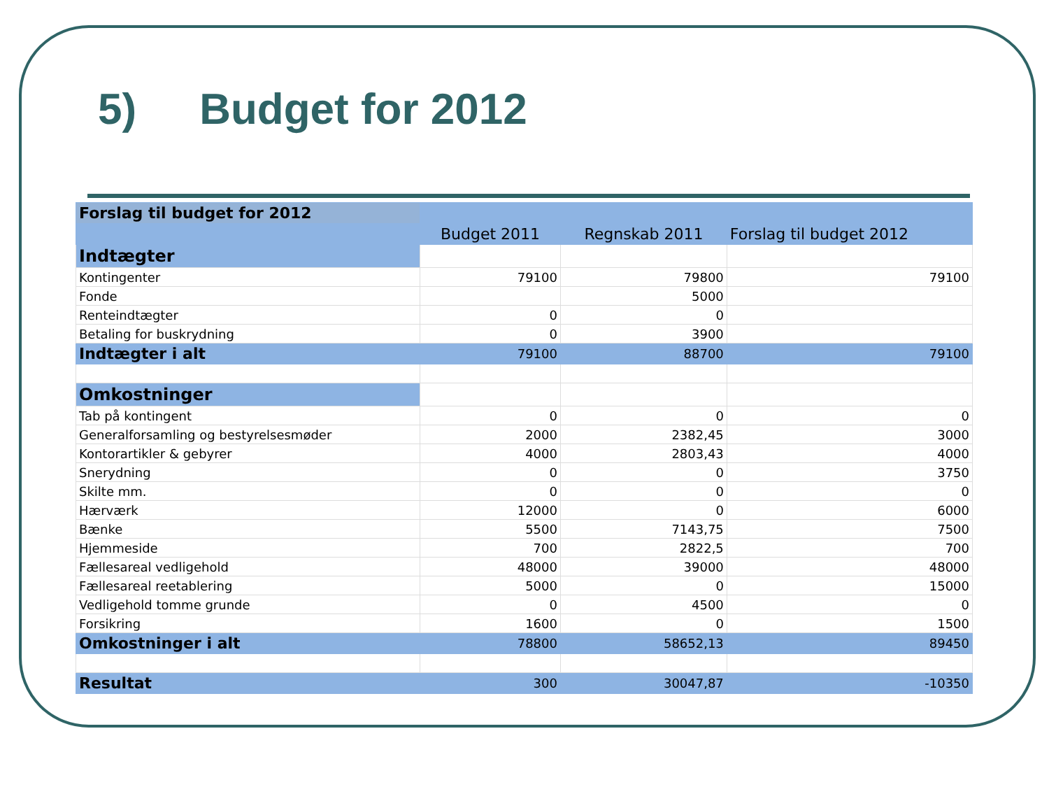5) Budget for 2012
| Forslag til budget for 2012 | | | |
| | Budget 2011 | Regnskab 2011 | Forslag til budget 2012 |
| Indtægter | | | |
| Kontingenter | 79100 | 79800 | 79100 |
| Fonde | | 5000 | |
| Renteindtægter | 0 | 0 | |
| Betaling for buskrydning | 0 | 3900 | |
| Indtægter i alt | 79100 | 88700 | 79100 |
| Omkostninger | | | |
| Tab på kontingent | 0 | 0 | 0 |
| Generalforsamling og bestyrelsesmøder | 2000 | 2382,45 | 3000 |
| Kontorartikler & gebyrer | 4000 | 2803,43 | 4000 |
| Snerydning | 0 | 0 | 3750 |
| Skilte mm. | 0 | 0 | 0 |
| Hærværk | 12000 | 0 | 6000 |
| Bænke | 5500 | 7143,75 | 7500 |
| Hjemmeside | 700 | 2822,5 | 700 |
| Fællesareal vedligehold | 48000 | 39000 | 48000 |
| Fællesareal reetablering | 5000 | 0 | 15000 |
| Vedligehold tomme grunde | 0 | 4500 | 0 |
| Forsikring | 1600 | 0 | 1500 |
| Omkostninger i alt | 78800 | 58652,13 | 89450 |
| Resultat | 300 | 30047,87 | -10350 |